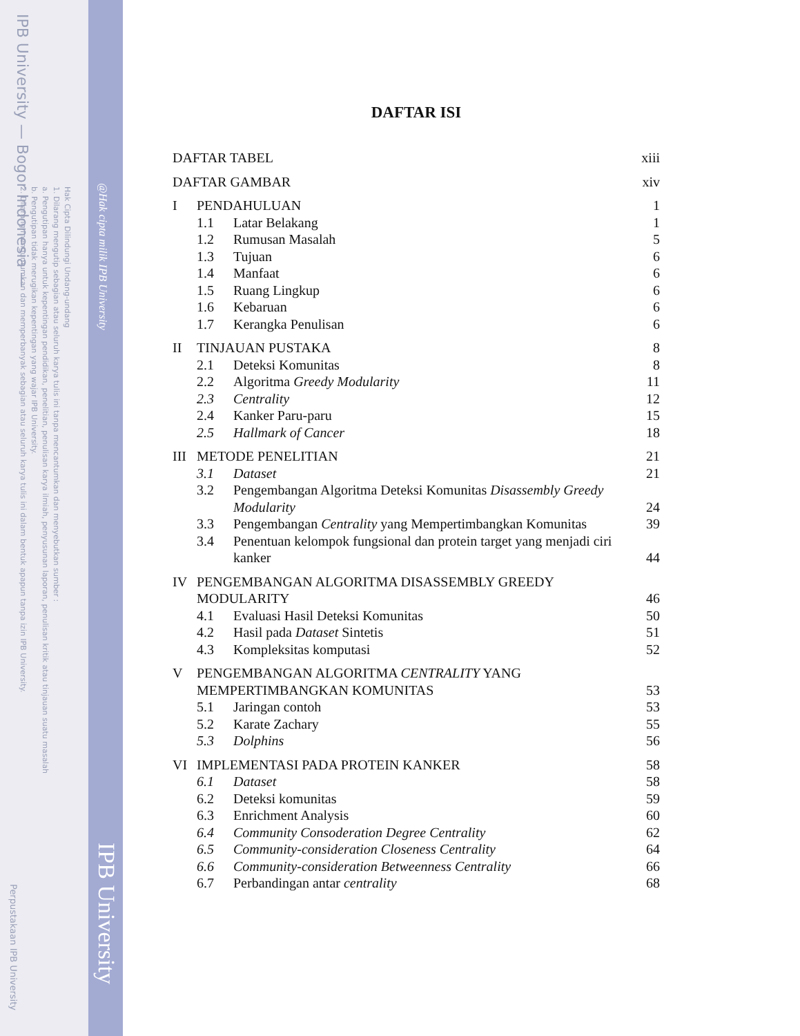IPB University — Bogor Indonesia —
Hak Cipta Dilindungi Undang-undang
1. Dilarang mengutip sebagian atau seluruh karya tulis ini tanpa mencantumkan dan menyebutkan sumber :
a. Pengutipan hanya untuk kepentingan pendidikan, penelitian, penulisan karya ilmiah, penyusunan laporan, penulisan kritik atau tinjauan suatu masalah
b. Pengutipan tidak merugikan kepentingan yang wajar IPB University.
2. Dilarang mengumumkan dan memperbanyak sebagian atau seluruh karya tulis ini dalam bentuk apapun tanpa izin IPB University.
Perpustakaan IPB University
@Hak cipta milik IPB University
IPB University
DAFTAR ISI
| DAFTAR TABEL | | | xiii |
| DAFTAR GAMBAR | | | xiv |
| I | PENDAHULUAN | | 1 |
| | 1.1 | Latar Belakang | 1 |
| | 1.2 | Rumusan Masalah | 5 |
| | 1.3 | Tujuan | 6 |
| | 1.4 | Manfaat | 6 |
| | 1.5 | Ruang Lingkup | 6 |
| | 1.6 | Kebaruan | 6 |
| | 1.7 | Kerangka Penulisan | 6 |
| II | TINJAUAN PUSTAKA | | 8 |
| | 2.1 | Deteksi Komunitas | 8 |
| | 2.2 | Algoritma Greedy Modularity | 11 |
| | 2.3 | Centrality | 12 |
| | 2.4 | Kanker Paru-paru | 15 |
| | 2.5 | Hallmark of Cancer | 18 |
| III | METODE PENELITIAN | | 21 |
| | 3.1 | Dataset | 21 |
| | 3.2 | Pengembangan Algoritma Deteksi Komunitas Disassembly Greedy Modularity | 24 |
| | 3.3 | Pengembangan Centrality yang Mempertimbangkan Komunitas | 39 |
| | 3.4 | Penentuan kelompok fungsional dan protein target yang menjadi ciri kanker | 44 |
| IV | PENGEMBANGAN ALGORITMA DISASSEMBLY GREEDY MODULARITY | | 46 |
| | 4.1 | Evaluasi Hasil Deteksi Komunitas | 50 |
| | 4.2 | Hasil pada Dataset Sintetis | 51 |
| | 4.3 | Kompleksitas komputasi | 52 |
| V | PENGEMBANGAN ALGORITMA CENTRALITY YANG MEMPERTIMBANGKAN KOMUNITAS | | 53 |
| | 5.1 | Jaringan contoh | 53 |
| | 5.2 | Karate Zachary | 55 |
| | 5.3 | Dolphins | 56 |
| VI | IMPLEMENTASI PADA PROTEIN KANKER | | 58 |
| | 6.1 | Dataset | 58 |
| | 6.2 | Deteksi komunitas | 59 |
| | 6.3 | Enrichment Analysis | 60 |
| | 6.4 | Community Consoderation Degree Centrality | 62 |
| | 6.5 | Community-consideration Closeness Centrality | 64 |
| | 6.6 | Community-consideration Betweenness Centrality | 66 |
| | 6.7 | Perbandingan antar centrality | 68 |